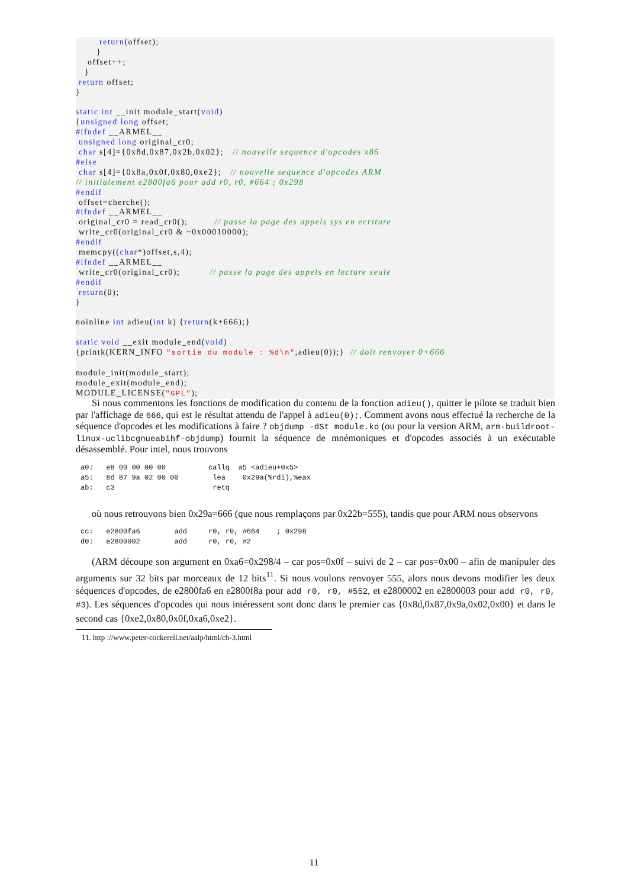return(offset); } offset++; } return offset; } static int __init module_start(void) {unsigned long offset; #ifndef __ARMEL__ unsigned long original_cr0; char s[4]={0x8d,0x87,0x2b,0x02}; // nouvelle sequence d'opcodes x86 #else char s[4]={0x8a,0x0f,0x80,0xe2}; // nouvelle sequence d'opcodes ARM // initialement e2800fa6 pour add r0, r0, #664 ; 0x298 #endif offset=cherche(); #ifndef __ARMEL__ original_cr0 = read_cr0(); // passe la page des appels sys en ecriture write_cr0(original_cr0 & ~0x00010000); #endif memcpy((char*)offset,s,4); #ifndef __ARMEL__ write_cr0(original_cr0); // passe la page des appels en lecture seule #endif return(0); } noinline int adieu(int k) {return(k+666);} static void __exit module_end(void) {printk(KERN_INFO "sortie du module : %d\n",adieu(0));} // doit renvoyer 0+666 module_init(module_start); module_exit(module_end); MODULE_LICENSE("GPL");
Si nous commentons les fonctions de modification du contenu de la fonction adieu(), quitter le pilote se traduit bien par l'affichage de 666, qui est le résultat attendu de l'appel à adieu(0);. Comment avons nous effectué la recherche de la séquence d'opcodes et les modifications à faire ? objdump -dSt module.ko (ou pour la version ARM, arm-buildroot-linux-uclibcgnueabihf-objdump) fournit la séquence de mnémoniques et d'opcodes associés à un exécutable désassemblé. Pour intel, nous trouvons
a0:   e8 00 00 00 00          callq  a5 <adieu+0x5>
a5:   8d 87 9a 02 00 00        lea    0x29a(%rdi),%eax
ab:   c3                       retq
où nous retrouvons bien 0x29a=666 (que nous remplaçons par 0x22b=555), tandis que pour ARM nous observons
cc:   e2800fa6        add     r0, r0, #664    ; 0x298
d0:   e2800002        add     r0, r0, #2
(ARM découpe son argument en 0xa6=0x298/4 – car pos=0x0f – suivi de 2 – car pos=0x00 – afin de manipuler des arguments sur 32 bits par morceaux de 12 bits<sup>11</sup>. Si nous voulons renvoyer 555, alors nous devons modifier les deux séquences d'opcodes, de e2800fa6 en e2800f8a pour add r0, r0, #552, et e2800002 en e2800003 pour add r0, r0, #3). Les séquences d'opcodes qui nous intéressent sont donc dans le premier cas {0x8d,0x87,0x9a,0x02,0x00} et dans le second cas {0xe2,0x80,0x0f,0xa6,0xe2}.
11. http ://www.peter-cockerell.net/aalp/html/ch-3.html
11